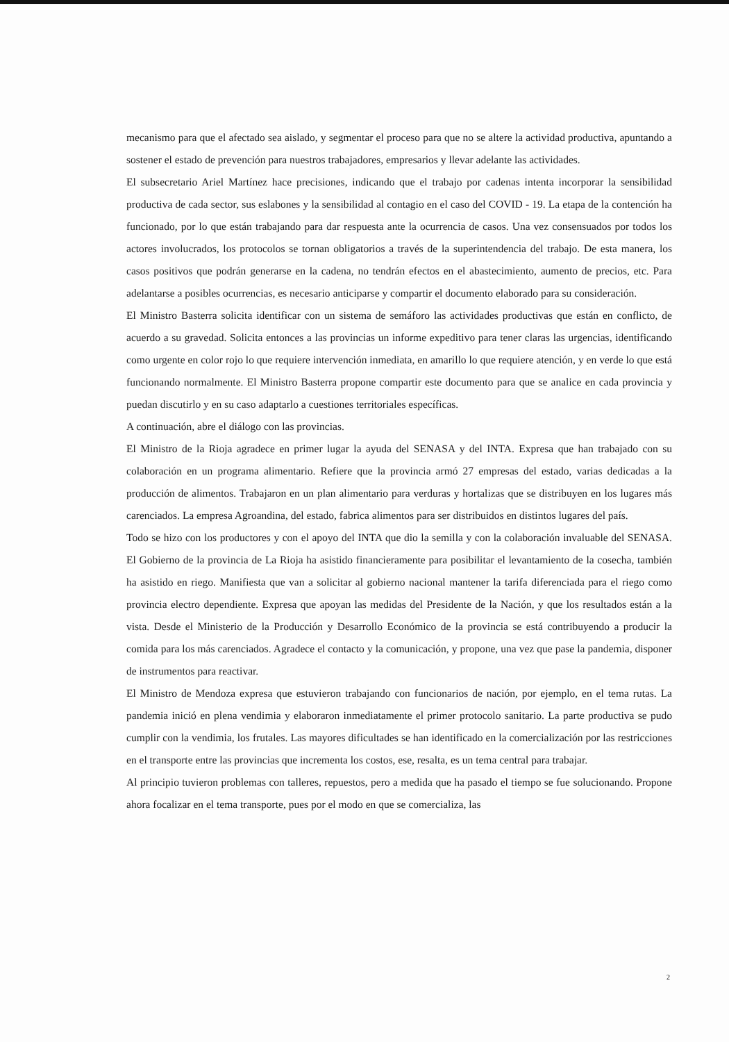mecanismo para que el afectado sea aislado, y segmentar el proceso para que no se altere la actividad productiva, apuntando a sostener el estado de prevención para nuestros trabajadores, empresarios y llevar adelante las actividades.
El subsecretario Ariel Martínez hace precisiones, indicando que el trabajo por cadenas intenta incorporar la sensibilidad productiva de cada sector, sus eslabones y la sensibilidad al contagio en el caso del COVID - 19. La etapa de la contención ha funcionado, por lo que están trabajando para dar respuesta ante la ocurrencia de casos. Una vez consensuados por todos los actores involucrados, los protocolos se tornan obligatorios a través de la superintendencia del trabajo. De esta manera, los casos positivos que podrán generarse en la cadena, no tendrán efectos en el abastecimiento, aumento de precios, etc. Para adelantarse a posibles ocurrencias, es necesario anticiparse y compartir el documento elaborado para su consideración.
El Ministro Basterra solicita identificar con un sistema de semáforo las actividades productivas que están en conflicto, de acuerdo a su gravedad. Solicita entonces a las provincias un informe expeditivo para tener claras las urgencias, identificando como urgente en color rojo lo que requiere intervención inmediata, en amarillo lo que requiere atención, y en verde lo que está funcionando normalmente. El Ministro Basterra propone compartir este documento para que se analice en cada provincia y puedan discutirlo y en su caso adaptarlo a cuestiones territoriales específicas.
A continuación, abre el diálogo con las provincias.
El Ministro de la Rioja agradece en primer lugar la ayuda del SENASA y del INTA. Expresa que han trabajado con su colaboración en un programa alimentario. Refiere que la provincia armó 27 empresas del estado, varias dedicadas a la producción de alimentos. Trabajaron en un plan alimentario para verduras y hortalizas que se distribuyen en los lugares más carenciados. La empresa Agroandina, del estado, fabrica alimentos para ser distribuidos en distintos lugares del país.
Todo se hizo con los productores y con el apoyo del INTA que dio la semilla y con la colaboración invaluable del SENASA. El Gobierno de la provincia de La Rioja ha asistido financieramente para posibilitar el levantamiento de la cosecha, también ha asistido en riego. Manifiesta que van a solicitar al gobierno nacional mantener la tarifa diferenciada para el riego como provincia electro dependiente. Expresa que apoyan las medidas del Presidente de la Nación, y que los resultados están a la vista. Desde el Ministerio de la Producción y Desarrollo Económico de la provincia se está contribuyendo a producir la comida para los más carenciados. Agradece el contacto y la comunicación, y propone, una vez que pase la pandemia, disponer de instrumentos para reactivar.
El Ministro de Mendoza expresa que estuvieron trabajando con funcionarios de nación, por ejemplo, en el tema rutas. La pandemia inició en plena vendimia y elaboraron inmediatamente el primer protocolo sanitario. La parte productiva se pudo cumplir con la vendimia, los frutales. Las mayores dificultades se han identificado en la comercialización por las restricciones en el transporte entre las provincias que incrementa los costos, ese, resalta, es un tema central para trabajar.
Al principio tuvieron problemas con talleres, repuestos, pero a medida que ha pasado el tiempo se fue solucionando. Propone ahora focalizar en el tema transporte, pues por el modo en que se comercializa, las
2